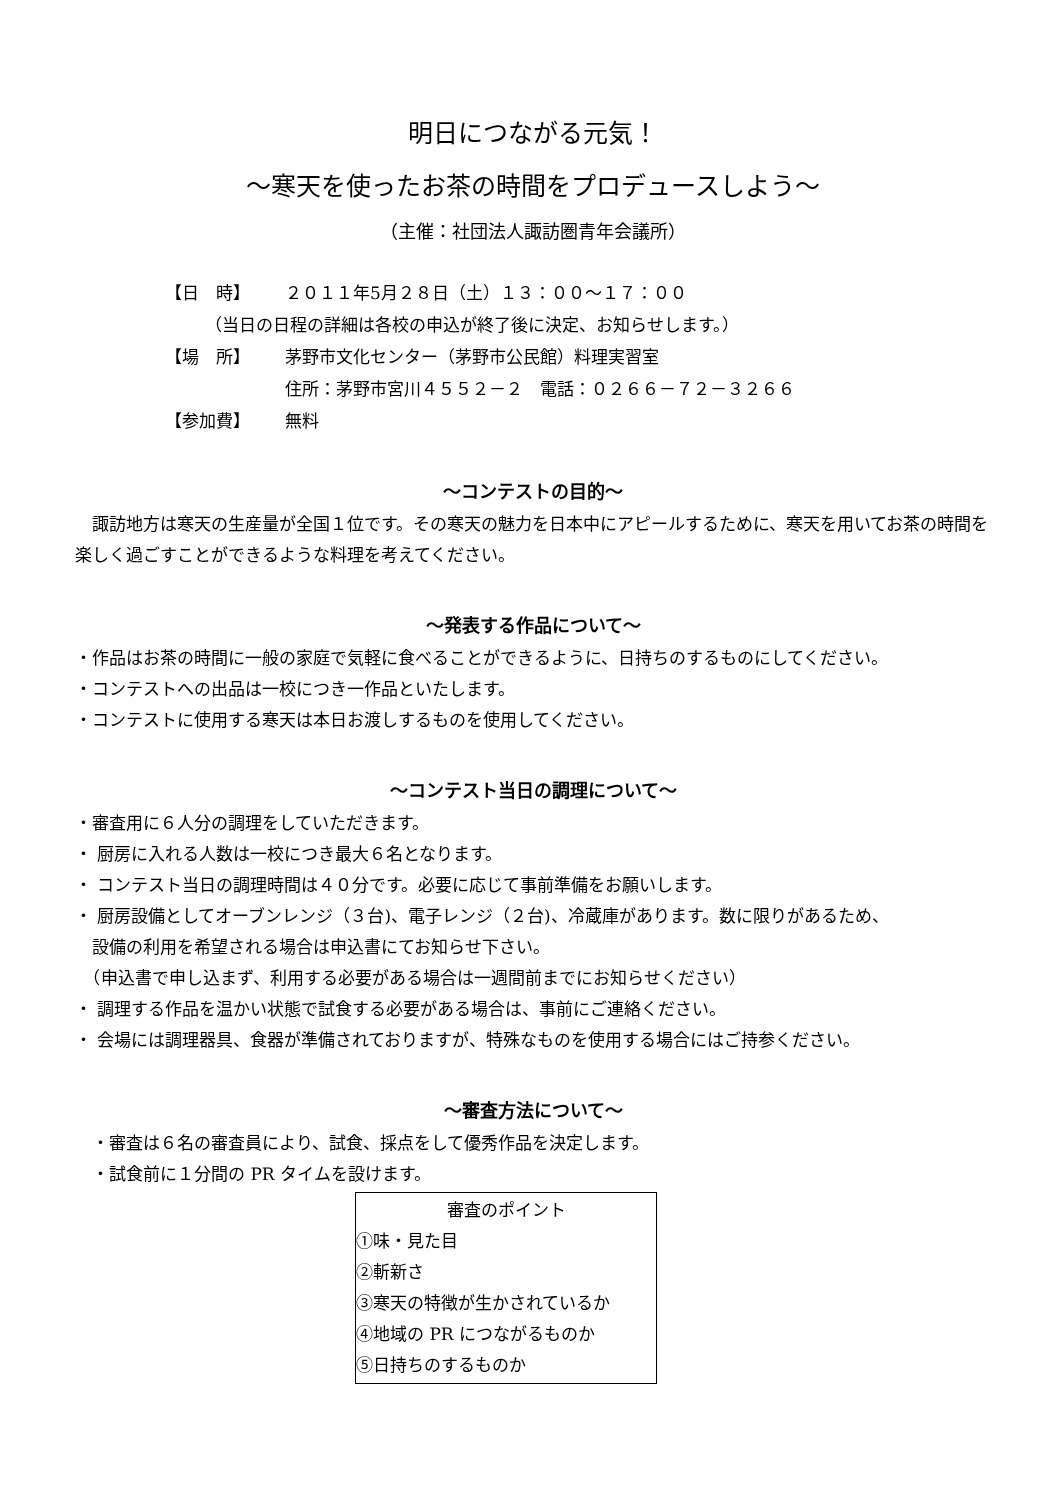明日につながる元気！
～寒天を使ったお茶の時間をプロデュースしよう～
（主催：社団法人諏訪圏青年会議所）
【日　時】 ２０１１年5月２８日（土）１３：００～１７：００
（当日の日程の詳細は各校の申込が終了後に決定、お知らせします。）
【場　所】 茅野市文化センター（茅野市公民館）料理実習室
住所：茅野市宮川４５５２－２　電話：０２６６－７２－３２６６
【参加費】 無料
～コンテストの目的～
　諏訪地方は寒天の生産量が全国１位です。その寒天の魅力を日本中にアピールするために、寒天を用いてお茶の時間を楽しく過ごすことができるような料理を考えてください。
～発表する作品について～
・作品はお茶の時間に一般の家庭で気軽に食べることができるように、日持ちのするものにしてください。
・コンテストへの出品は一校につき一作品といたします。
・コンテストに使用する寒天は本日お渡しするものを使用してください。
～コンテスト当日の調理について～
・審査用に６人分の調理をしていただきます。
・ 厨房に入れる人数は一校につき最大６名となります。
・ コンテスト当日の調理時間は４０分です。必要に応じて事前準備をお願いします。
・ 厨房設備としてオーブンレンジ（３台)、電子レンジ（２台)、冷蔵庫があります。数に限りがあるため、
　設備の利用を希望される場合は申込書にてお知らせ下さい。
　（申込書で申し込まず、利用する必要がある場合は一週間前までにお知らせください）
・ 調理する作品を温かい状態で試食する必要がある場合は、事前にご連絡ください。
・ 会場には調理器具、食器が準備されておりますが、特殊なものを使用する場合にはご持参ください。
～審査方法について～
　・審査は６名の審査員により、試食、採点をして優秀作品を決定します。
　・試食前に１分間の PR タイムを設けます。
審査のポイント
①味・見た目
②斬新さ
③寒天の特徴が生かされているか
④地域の PR につながるものか
⑤日持ちのするものか